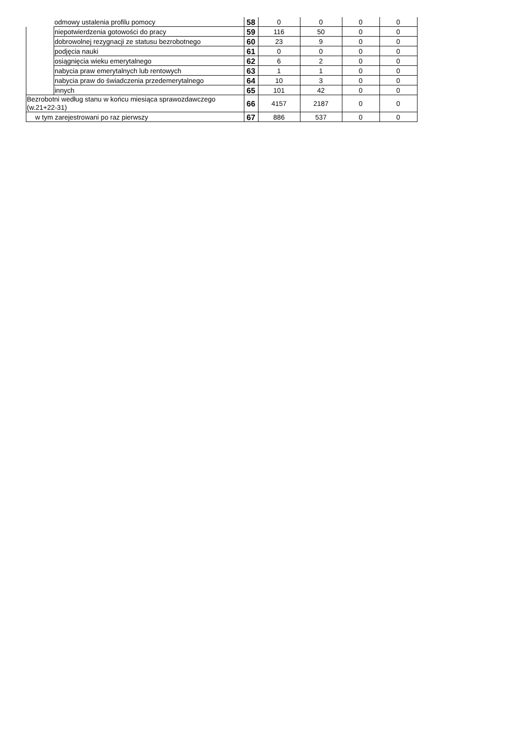| | odmowy ustalenia profilu pomocy | 58 | 0 | 0 | 0 | 0 |
| | niepotwierdzenia gotowości do pracy | 59 | 116 | 50 | 0 | 0 |
| | dobrowolnej rezygnacji ze statusu bezrobotnego | 60 | 23 | 9 | 0 | 0 |
| | podjęcia nauki | 61 | 0 | 0 | 0 | 0 |
| | osiągnięcia wieku emerytalnego | 62 | 6 | 2 | 0 | 0 |
| | nabycia praw emerytalnych lub rentowych | 63 | 1 | 1 | 0 | 0 |
| | nabycia praw do świadczenia przedemerytalnego | 64 | 10 | 3 | 0 | 0 |
| | innych | 65 | 101 | 42 | 0 | 0 |
| Bezrobotni według stanu w końcu miesiąca sprawozdawczego (w.21+22-31) | | 66 | 4157 | 2187 | 0 | 0 |
| w tym zarejestrowani po raz pierwszy | | 67 | 886 | 537 | 0 | 0 |